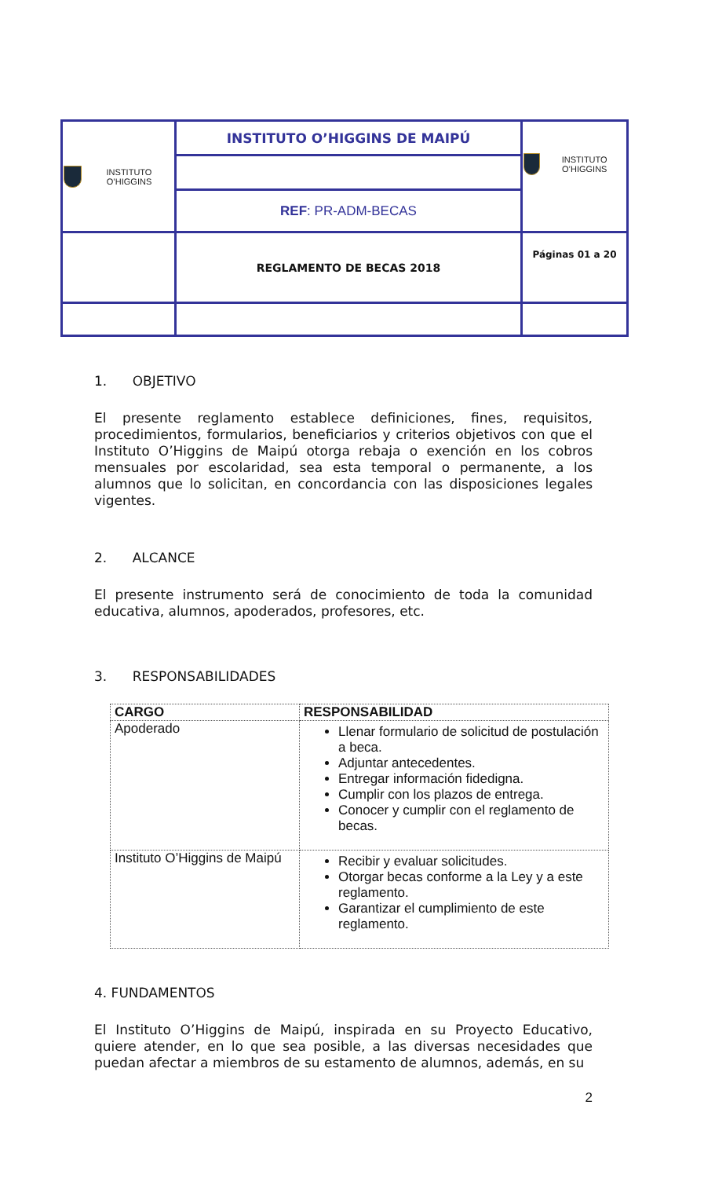| INSTITUTO O’HIGGINS | INSTITUTO O’HIGGINS DE MAIPÚ | INSTITUTO O’HIGGINS |
| | REF : PR-ADM-BECAS | |
| | REGLAMENTO DE BECAS 2018 | Páginas 01 a 20 |
1. OBJETIVO
El presente reglamento establece definiciones, fines, requisitos, procedimientos, formularios, beneficiarios y criterios objetivos con que el Instituto O’Higgins de Maipú otorga rebaja o exención en los cobros mensuales por escolaridad, sea esta temporal o permanente, a los alumnos que lo solicitan, en concordancia con las disposiciones legales vigentes.
2. ALCANCE
El presente instrumento será de conocimiento de toda la comunidad educativa, alumnos, apoderados, profesores, etc.
3. RESPONSABILIDADES
| CARGO | RESPONSABILIDAD |
| --- | --- |
| Apoderado | Llenar formulario de solicitud de postulación a beca. Adjuntar antecedentes. Entregar información fidedigna. Cumplir con los plazos de entrega. Conocer y cumplir con el reglamento de becas. |
| Instituto O’Higgins de Maipú | Recibir y evaluar solicitudes. Otorgar becas conforme a la Ley y a este reglamento. Garantizar el cumplimiento de este reglamento. |
4. FUNDAMENTOS
El Instituto O’Higgins de Maipú, inspirada en su Proyecto Educativo, quiere atender, en lo que sea posible, a las diversas necesidades que puedan afectar a miembros de su estamento de alumnos, además, en su
2